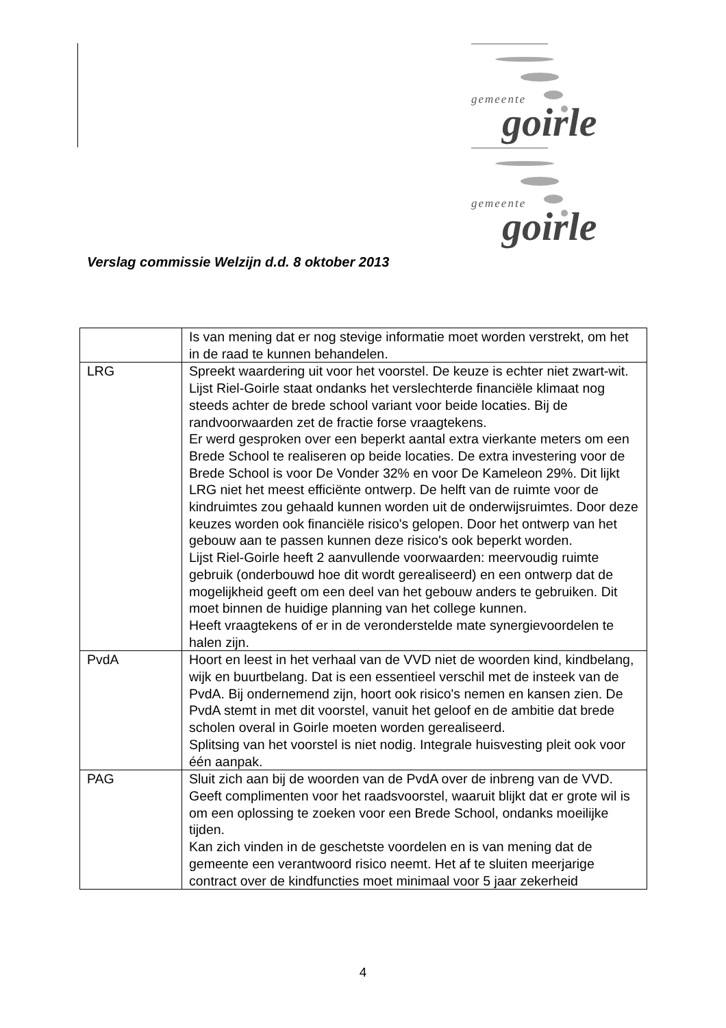gemeente goirle
gemeente goirle
Verslag commissie Welzijn d.d. 8 oktober 2013
| | Is van mening dat er nog stevige informatie moet worden verstrekt, om het in de raad te kunnen behandelen. |
| LRG | Spreekt waardering uit voor het voorstel. De keuze is echter niet zwart-wit. Lijst Riel-Goirle staat ondanks het verslechterde financiële klimaat nog steeds achter de brede school variant voor beide locaties. Bij de randvoorwaarden zet de fractie forse vraagtekens. Er werd gesproken over een beperkt aantal extra vierkante meters om een Brede School te realiseren op beide locaties. De extra investering voor de Brede School is voor De Vonder 32% en voor De Kameleon 29%. Dit lijkt LRG niet het meest efficiënte ontwerp. De helft van de ruimte voor de kindruimtes zou gehaald kunnen worden uit de onderwijsruimtes. Door deze keuzes worden ook financiële risico's gelopen. Door het ontwerp van het gebouw aan te passen kunnen deze risico's ook beperkt worden. Lijst Riel-Goirle heeft 2 aanvullende voorwaarden: meervoudig ruimte gebruik (onderbouwd hoe dit wordt gerealiseerd) en een ontwerp dat de mogelijkheid geeft om een deel van het gebouw anders te gebruiken. Dit moet binnen de huidige planning van het college kunnen. Heeft vraagtekens of er in de veronderstelde mate synergievoordelen te halen zijn. |
| PvdA | Hoort en leest in het verhaal van de VVD niet de woorden kind, kindbelang, wijk en buurtbelang. Dat is een essentieel verschil met de insteek van de PvdA. Bij ondernemend zijn, hoort ook risico's nemen en kansen zien. De PvdA stemt in met dit voorstel, vanuit het geloof en de ambitie dat brede scholen overal in Goirle moeten worden gerealiseerd. Splitsing van het voorstel is niet nodig. Integrale huisvesting pleit ook voor één aanpak. |
| PAG | Sluit zich aan bij de woorden van de PvdA over de inbreng van de VVD. Geeft complimenten voor het raadsvoorstel, waaruit blijkt dat er grote wil is om een oplossing te zoeken voor een Brede School, ondanks moeilijke tijden. Kan zich vinden in de geschetste voordelen en is van mening dat de gemeente een verantwoord risico neemt. Het af te sluiten meerjarige contract over de kindfuncties moet minimaal voor 5 jaar zekerheid |
4